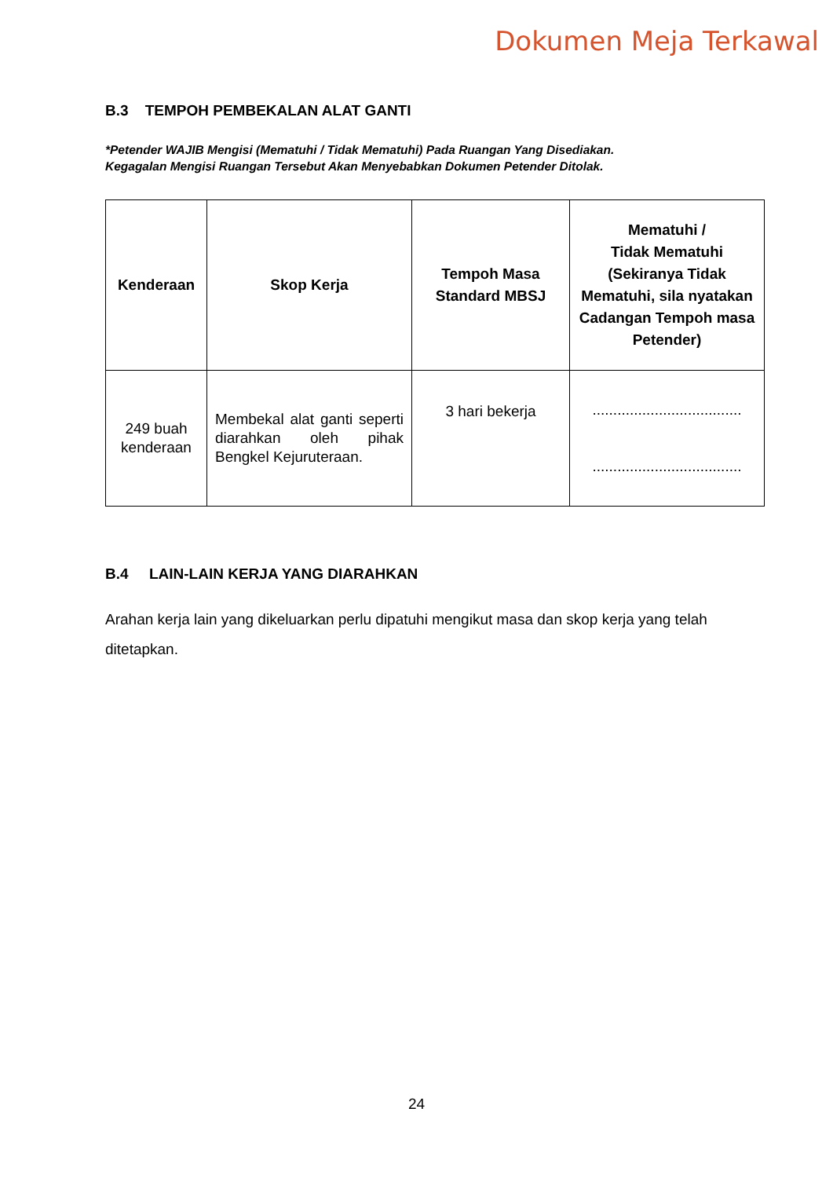Dokumen Meja Terkawal
B.3 TEMPOH PEMBEKALAN ALAT GANTI
*Petender WAJIB Mengisi (Mematuhi / Tidak Mematuhi) Pada Ruangan Yang Disediakan.
Kegagalan Mengisi Ruangan Tersebut Akan Menyebabkan Dokumen Petender Ditolak.
| Kenderaan | Skop Kerja | Tempoh Masa Standard MBSJ | Mematuhi / Tidak Mematuhi (Sekiranya Tidak Mematuhi, sila nyatakan Cadangan Tempoh masa Petender) |
| --- | --- | --- | --- |
| 249 buah kenderaan | Membekal alat ganti seperti diarahkan oleh pihak Bengkel Kejuruteraan. | 3 hari bekerja | .................................... .................................... |
B.4 LAIN-LAIN KERJA YANG DIARAHKAN
Arahan kerja lain yang dikeluarkan perlu dipatuhi mengikut masa dan skop kerja yang telah ditetapkan.
24